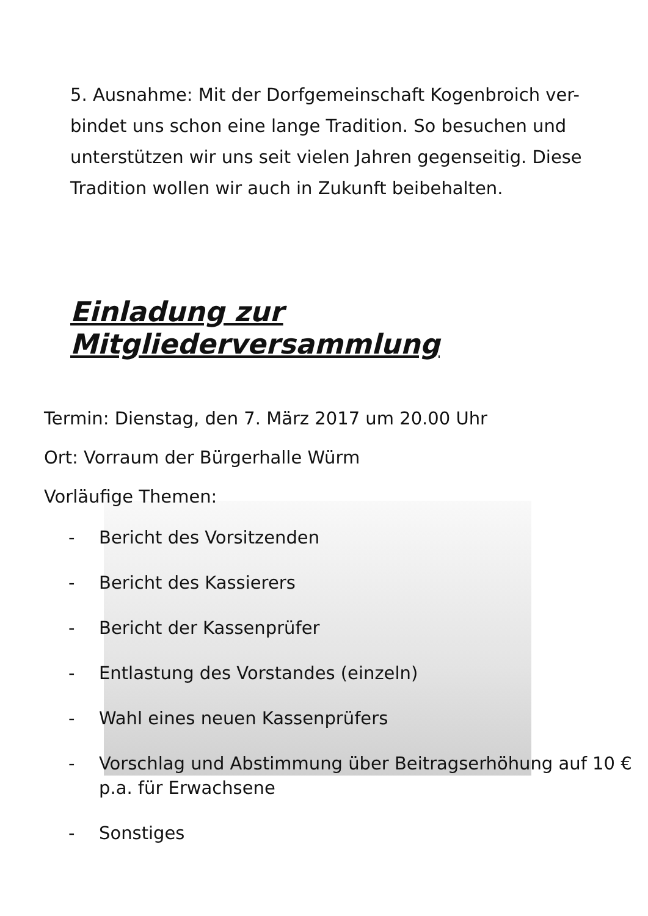5. Ausnahme: Mit der Dorfgemeinschaft Kogenbroich ver-bindet uns schon eine lange Tradition. So besuchen und unterstützen wir uns seit vielen Jahren gegenseitig. Diese Tradition wollen wir auch in Zukunft beibehalten.
Einladung zur Mitgliederversammlung
Termin: Dienstag, den 7. März 2017 um 20.00 Uhr
Ort: Vorraum der Bürgerhalle Würm
Vorläufige Themen:
- Bericht des Vorsitzenden
- Bericht des Kassierers
- Bericht der Kassenprüfer
- Entlastung des Vorstandes (einzeln)
- Wahl eines neuen Kassenprüfers
- Vorschlag und Abstimmung über Beitragserhöhung auf 10 € p.a. für Erwachsene
- Sonstiges